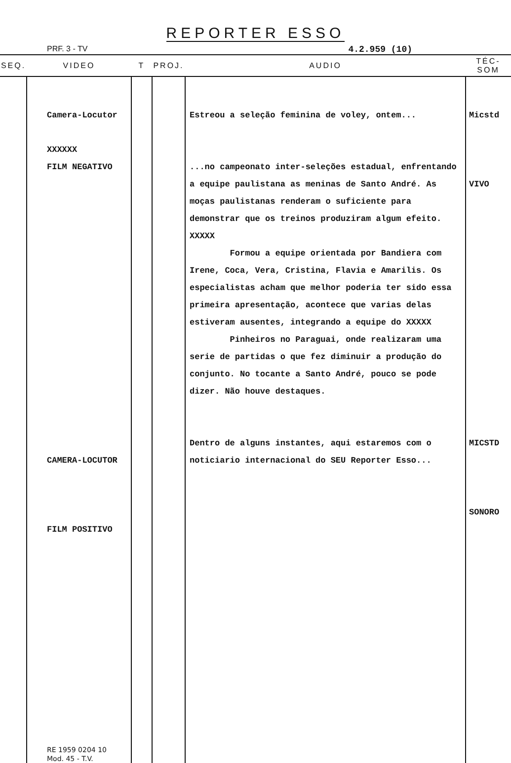REPORTER ESSO
PRF. 3 - TV 4.2.959 (10)
| SEQ. | VIDEO | T | PROJ. | AUDIO | TÉC-SOM |
| --- | --- | --- | --- | --- | --- |
| | Camera-Locutor XXXXXX FILM NEGATIVO CAMERA-LOCUTOR FILM POSITIVO RE 1959 0204 10 Mod. 45 - T.V. | | | Estreou a seleção feminina de voley, ontem... ...no campeonato inter-seleções estadual, enfrentando a equipe paulistana as meninas de Santo André. As moças paulistanas renderam o suficiente para demonstrar que os treinos produziram algum efeito. XXXXX Formou a equipe orientada por Bandiera com Irene, Coca, Vera, Cristina, Flavia e Amarilis. Os especialistas acham que melhor poderia ter sido essa primeira apresentação, acontece que varias delas estiveram ausentes, integrando a equipe do XXXXX Pinheiros no Paraguai, onde realizaram uma serie de partidas o que fez diminuir a produção do conjunto. No tocante a Santo André, pouco se pode dizer. Não houve destaques. Dentro de alguns instantes, aqui estaremos com o noticiario internacional do SEU Reporter Esso... | Micstd VIVO MICSTD SONORO |